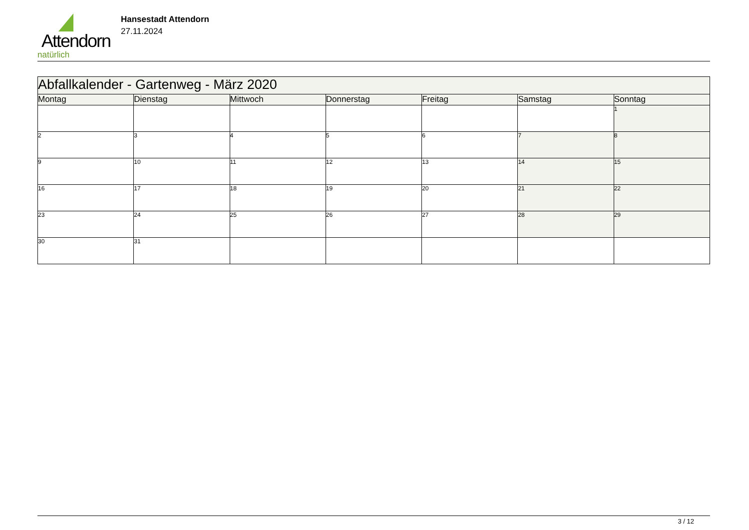Attendorn
natürlich
Hansestadt Attendorn
27.11.2024
| Abfallkalender - Gartenweg - März 2020 | | | | | | |
| Montag | Dienstag | Mittwoch | Donnerstag | Freitag | Samstag | Sonntag |
| | | | | | | 1 |
| 2 | 3 | 4 | 5 | 6 | 7 | 8 |
| 9 | 10 | 11 | 12 | 13 | 14 | 15 |
| 16 | 17 | 18 | 19 | 20 | 21 | 22 |
| 23 | 24 | 25 | 26 | 27 | 28 | 29 |
| 30 | 31 | | | | | |
3 / 12